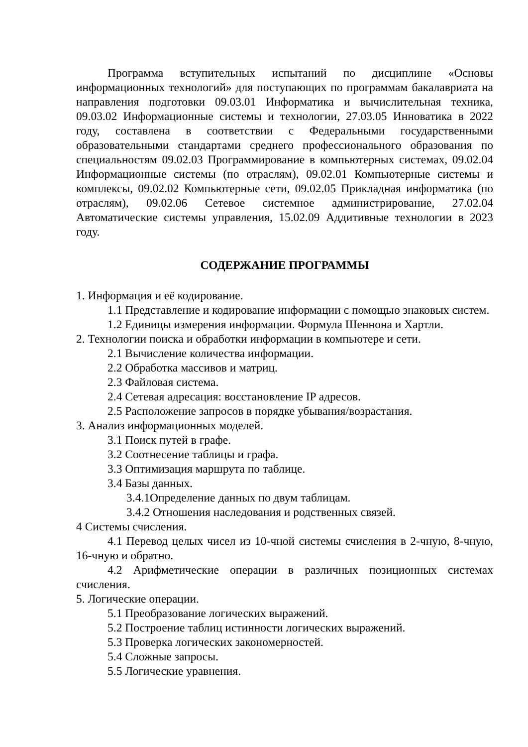Программа вступительных испытаний по дисциплине «Основы информационных технологий» для поступающих по программам бакалавриата на направления подготовки 09.03.01 Информатика и вычислительная техника, 09.03.02 Информационные системы и технологии, 27.03.05 Инноватика в 2022 году, составлена в соответствии с Федеральными государственными образовательными стандартами среднего профессионального образования по специальностям 09.02.03 Программирование в компьютерных системах, 09.02.04 Информационные системы (по отраслям), 09.02.01 Компьютерные системы и комплексы, 09.02.02 Компьютерные сети, 09.02.05 Прикладная информатика (по отраслям), 09.02.06 Сетевое системное администрирование, 27.02.04 Автоматические системы управления, 15.02.09 Аддитивные технологии в 2023 году.
СОДЕРЖАНИЕ ПРОГРАММЫ
1. Информация и её кодирование.
1.1 Представление и кодирование информации с помощью знаковых систем.
1.2 Единицы измерения информации. Формула Шеннона и Хартли.
2. Технологии поиска и обработки информации в компьютере и сети.
2.1 Вычисление количества информации.
2.2 Обработка массивов и матриц.
2.3 Файловая система.
2.4 Сетевая адресация: восстановление IP адресов.
2.5 Расположение запросов в порядке убывания/возрастания.
3. Анализ информационных моделей.
3.1 Поиск путей в графе.
3.2 Соотнесение таблицы и графа.
3.3 Оптимизация маршрута по таблице.
3.4 Базы данных.
3.4.1Определение данных по двум таблицам.
3.4.2 Отношения наследования и родственных связей.
4 Системы счисления.
4.1 Перевод целых чисел из 10-чной системы счисления в 2-чную, 8-чную, 16-чную и обратно.
4.2 Арифметические операции в различных позиционных системах счисления.
5. Логические операции.
5.1 Преобразование логических выражений.
5.2 Построение таблиц истинности логических выражений.
5.3 Проверка логических закономерностей.
5.4 Сложные запросы.
5.5 Логические уравнения.